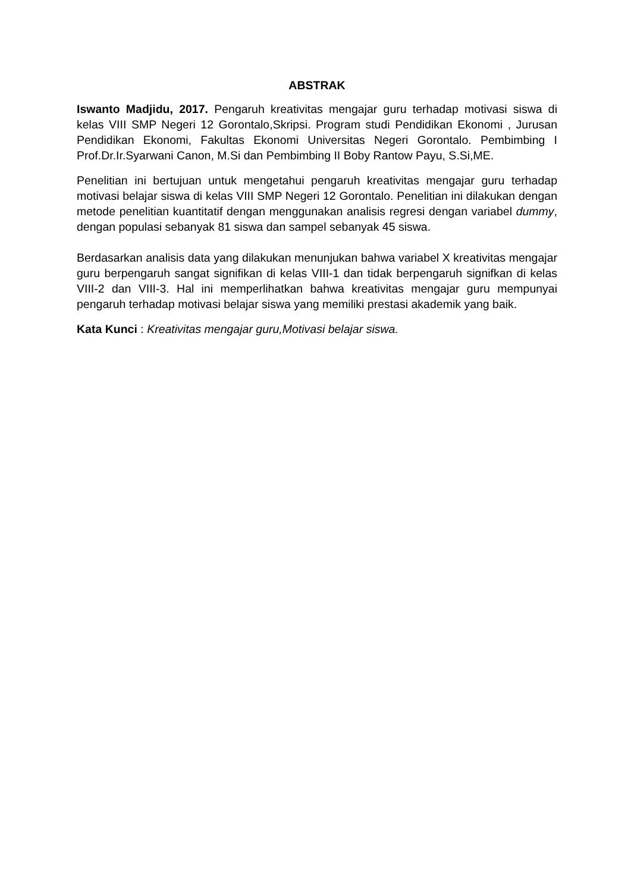ABSTRAK
Iswanto Madjidu, 2017. Pengaruh kreativitas mengajar guru terhadap motivasi siswa di kelas VIII SMP Negeri 12 Gorontalo,Skripsi. Program studi Pendidikan Ekonomi , Jurusan Pendidikan Ekonomi, Fakultas Ekonomi Universitas Negeri Gorontalo. Pembimbing I Prof.Dr.Ir.Syarwani Canon, M.Si dan Pembimbing II Boby Rantow Payu, S.Si,ME.
Penelitian ini bertujuan untuk mengetahui pengaruh kreativitas mengajar guru terhadap motivasi belajar siswa di kelas VIII SMP Negeri 12 Gorontalo. Penelitian ini dilakukan dengan metode penelitian kuantitatif dengan menggunakan analisis regresi dengan variabel dummy, dengan populasi sebanyak 81 siswa dan sampel sebanyak 45 siswa.
Berdasarkan analisis data yang dilakukan menunjukan bahwa variabel X kreativitas mengajar guru berpengaruh sangat signifikan di kelas VIII-1 dan tidak berpengaruh signifkan di kelas VIII-2 dan VIII-3. Hal ini memperlihatkan bahwa kreativitas mengajar guru mempunyai pengaruh terhadap motivasi belajar siswa yang memiliki prestasi akademik yang baik.
Kata Kunci : Kreativitas mengajar guru,Motivasi belajar siswa.